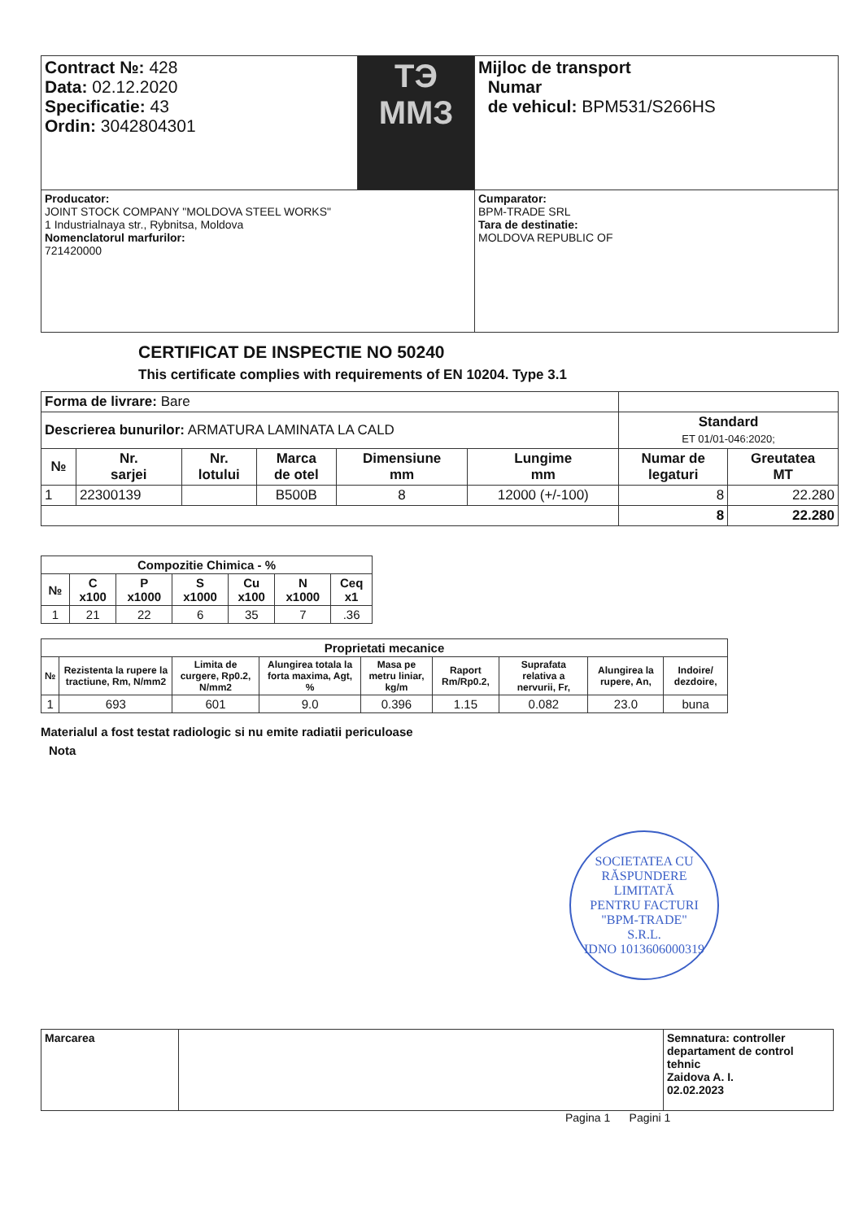| Contract №: 428 Data: 02.12.2020 Specificatie: 43 Ordin: 3042804301 | ТЭ ММЗ | Mijloc de transport Numar de vehicul: BPM531/S266HS |
| Producator: JOINT STOCK COMPANY "MOLDOVA STEEL WORKS" 1 Industrialnaya str., Rybnitsa, Moldova Nomenclatorul marfurilor: 721420000 | | Cumparator: BPM-TRADE SRL Tara de destinatie: MOLDOVA REPUBLIC OF |
CERTIFICAT DE INSPECTIE NO 50240
This certificate complies with requirements of EN 10204. Type 3.1
| Forma de livrare: Bare | | | | | | | |
| Descrierea bunurilor: ARMATURA LAMINATA LA CALD | | | | | | Standard ET 01/01-046:2020; | |
| № | Nr. sarjei | Nr. lotului | Marca de otel | Dimensiune mm | Lungime mm | Numar de legaturi | Greutatea MT |
| 1 | 22300139 | | B500B | 8 | 12000 (+/-100) | 8 | 22.280 |
| | | | | | | 8 | 22.280 |
| Compozitie Chimica - % | | | | | | |
| --- | --- | --- | --- | --- | --- | --- |
| № | C x100 | P x1000 | S x1000 | Cu x100 | N x1000 | Ceq x1 |
| 1 | 21 | 22 | 6 | 35 | 7 | .36 |
| Proprietati mecanice | | | | | | | | |
| --- | --- | --- | --- | --- | --- | --- | --- | --- |
| № | Rezistenta la rupere la tractiune, Rm, N/mm2 | Limita de curgere, Rp0.2, N/mm2 | Alungirea totala la forta maxima, Agt, % | Masa pe metru liniar, kg/m | Raport Rm/Rp0.2, | Suprafata relativa a nervurii, Fr, | Alungirea la rupere, An, | Indoire/ dezdoire, |
| 1 | 693 | 601 | 9.0 | 0.396 | 1.15 | 0.082 | 23.0 | buna |
Materialul a fost testat radiologic si nu emite radiatii periculoase
Nota
SOCIETATEA CU RĂSPUNDERE LIMITATĂ
PENTRU FACTURI
"BPM-TRADE"
S.R.L.
IDNO 1013606000319
| Marcarea | | Semnatura: controller departament de control tehnic Zaidova A. I. 02.02.2023 |
Pagina 1 Pagini 1